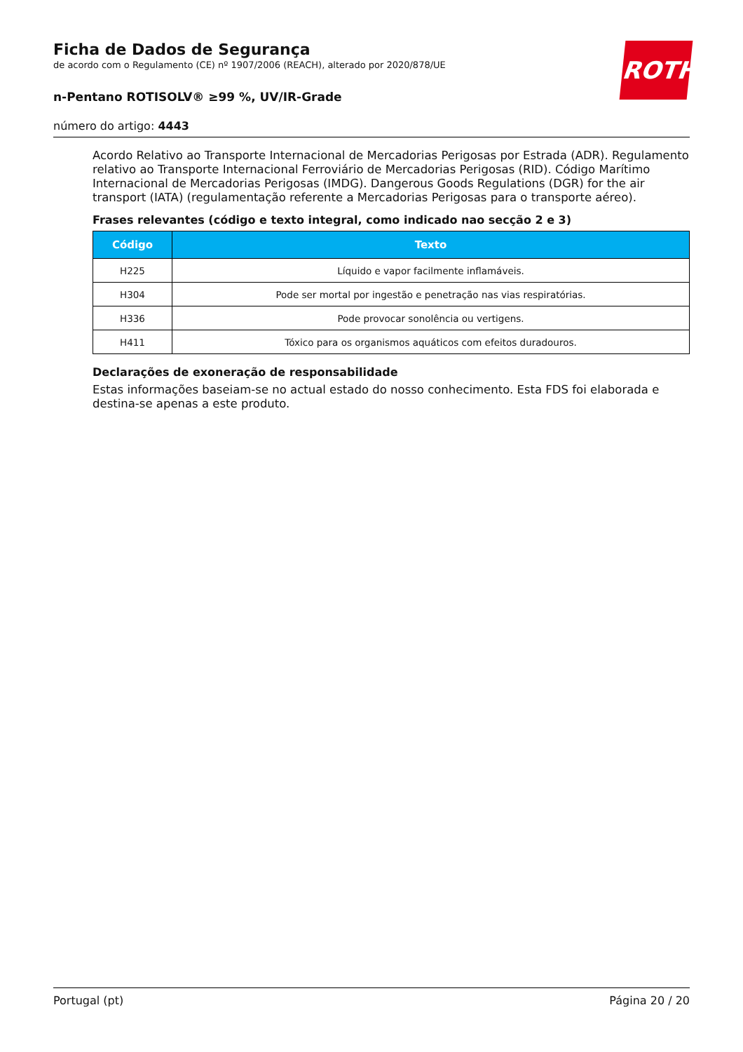Ficha de Dados de Segurança
de acordo com o Regulamento (CE) nº 1907/2006 (REACH), alterado por 2020/878/UE
n-Pentano ROTISOLV® ≥99 %, UV/IR-Grade
número do artigo: 4443
ROTH
Acordo Relativo ao Transporte Internacional de Mercadorias Perigosas por Estrada (ADR). Regulamento relativo ao Transporte Internacional Ferroviário de Mercadorias Perigosas (RID). Código Marítimo Internacional de Mercadorias Perigosas (IMDG). Dangerous Goods Regulations (DGR) for the air transport (IATA) (regulamentação referente a Mercadorias Perigosas para o transporte aéreo).
Frases relevantes (código e texto integral, como indicado nao secção 2 e 3)
| Código | Texto |
| --- | --- |
| H225 | Líquido e vapor facilmente inflamáveis. |
| H304 | Pode ser mortal por ingestão e penetração nas vias respiratórias. |
| H336 | Pode provocar sonolência ou vertigens. |
| H411 | Tóxico para os organismos aquáticos com efeitos duradouros. |
Declarações de exoneração de responsabilidade
Estas informações baseiam-se no actual estado do nosso conhecimento. Esta FDS foi elaborada e destina-se apenas a este produto.
Portugal (pt) Página 20 / 20